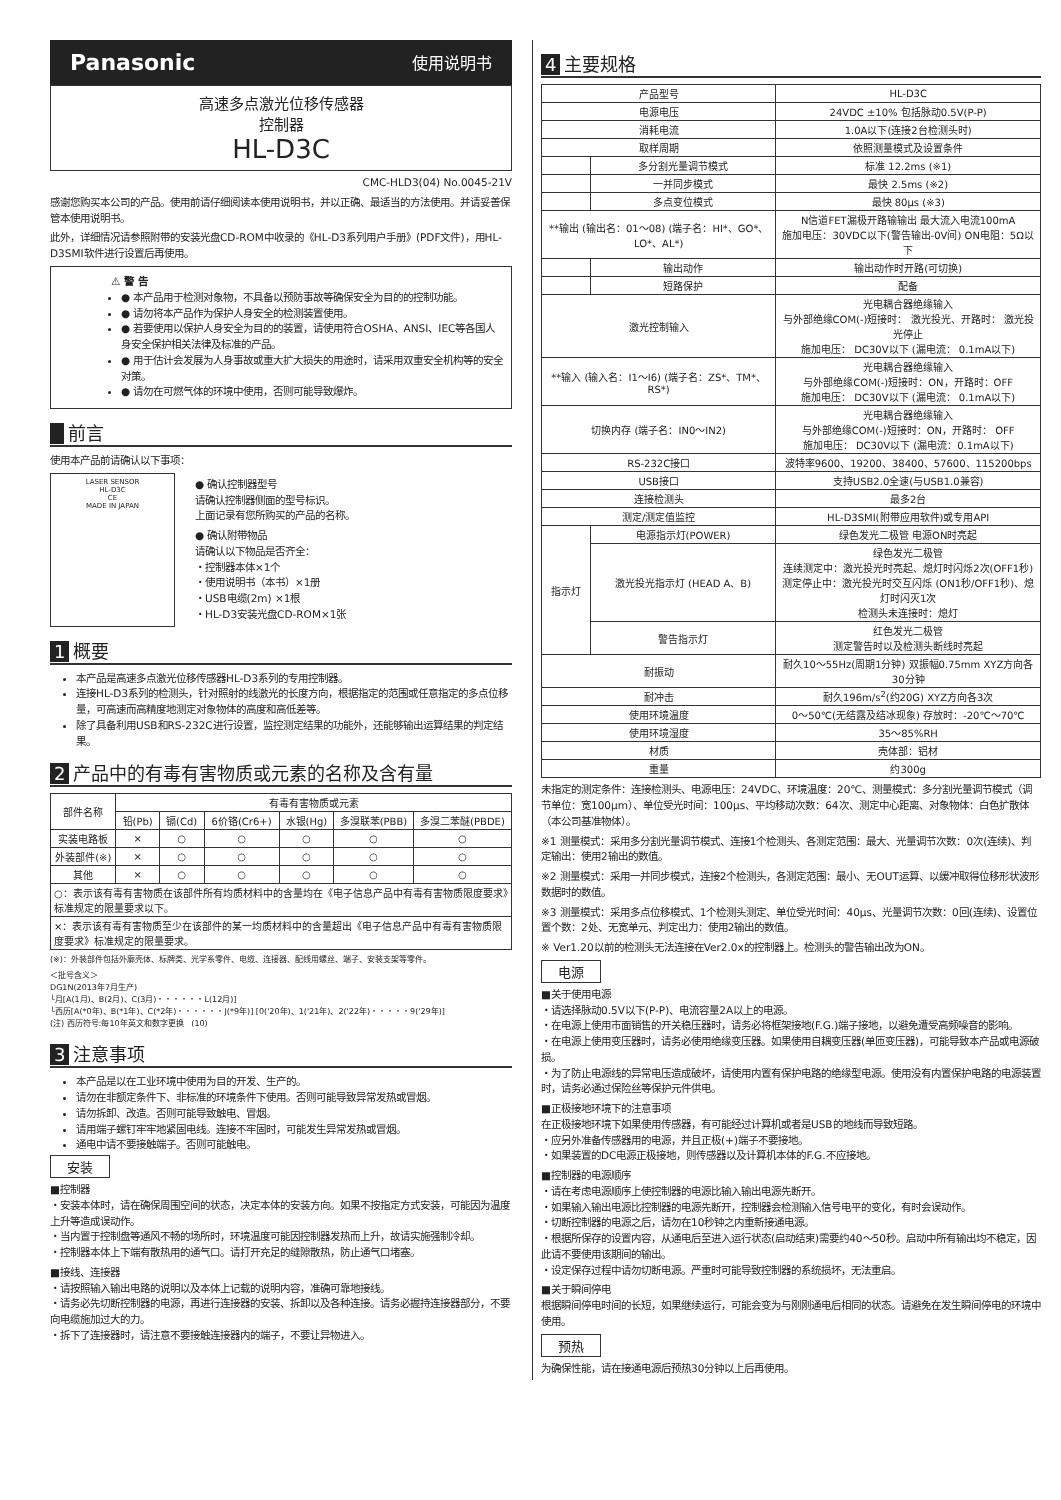Panasonic 使用说明书
高速多点激光位移传感器
控制器
HL-D3C
CMC-HLD3(04) No.0045-21V
感谢您购买本公司的产品。使用前请仔细阅读本使用说明书，并以正确、最适当的方法使用。并请妥善保管本使用说明书。
此外，详细情况请参照附带的安装光盘CD-ROM中收录的《HL-D3系列用户手册》(PDF文件)，用HL-D3SMI软件进行设置后再使用。
⚠ 警 告
● 本产品用于检测对象物，不具备以预防事故等确保安全为目的的控制功能。
● 请勿将本产品作为保护人身安全的检测装置使用。
● 若要使用以保护人身安全为目的的装置，请使用符合OSHA、ANSI、IEC等各国人身安全保护相关法律及标准的产品。
● 用于估计会发展为人身事故或重大扩大损失的用途时，请采用双重安全机构等的安全对策。
● 请勿在可燃气体的环境中使用，否则可能导致爆炸。
前言
使用本产品前请确认以下事项：
LASER SENSOR
HL-D3C
CE
MADE IN JAPAN
● 确认控制器型号
请确认控制器侧面的型号标识。
上面记录有您所购买的产品的名称。
● 确认附带物品
请确认以下物品是否齐全：
・控制器本体×1个
・使用说明书（本书）×1册
・USB电缆(2m) ×1根
・HL-D3安装光盘CD-ROM×1张
1 概要
本产品是高速多点激光位移传感器HL-D3系列的专用控制器。
连接HL-D3系列的检测头，针对照射的线激光的长度方向，根据指定的范围或任意指定的多点位移量，可高速而高精度地测定对象物体的高度和高低差等。
除了具备利用USB和RS-232C进行设置，监控测定结果的功能外，还能够输出运算结果的判定结果。
2 产品中的有毒有害物质或元素的名称及含有量
| 部件名称 | 有毒有害物质或元素 | | | | | |
| --- | --- | --- | --- | --- | --- | --- |
| | 铅(Pb) | 镉(Cd) | 6价铬(Cr6+) | 水银(Hg) | 多溴联苯(PBB) | 多溴二苯醚(PBDE) |
| 实装电路板 | × | ○ | ○ | ○ | ○ | ○ |
| 外装部件(※) | × | ○ | ○ | ○ | ○ | ○ |
| 其他 | × | ○ | ○ | ○ | ○ | ○ |
| ○：表示该有毒有害物质在该部件所有均质材料中的含量均在《电子信息产品中有毒有害物质限度要求》标准规定的限量要求以下。 | | | | | | |
| ×：表示该有毒有害物质至少在该部件的某一均质材料中的含量超出《电子信息产品中有毒有害物质限度要求》标准规定的限量要求。 | | | | | | |
(※)：外装部件包括外廓壳体、标牌类、光学系零件、电缆、连接器、配线用螺丝、端子、安装支架等零件。
＜批号含义＞
DG1N(2013年7月生产)
└月[A(1月)、B(2月)、C(3月)・・・・・・L(12月)]
└西历[A(*0年)、B(*1年)、C(*2年)・・・・・・J(*9年)] [0('20年)、1('21年)、2('22年)・・・・・9('29年)]
(注) 西历符号:每10年英文和数字更换 (10)
3 注意事项
本产品是以在工业环境中使用为目的开发、生产的。
请勿在非额定条件下、非标准的环境条件下使用。否则可能导致异常发热或冒烟。
请勿拆卸、改造。否则可能导致触电、冒烟。
请用端子螺钉牢牢地紧固电线。连接不牢固时，可能发生异常发热或冒烟。
通电中请不要接触端子。否则可能触电。
安装
■控制器
・安装本体时，请在确保周围空间的状态，决定本体的安装方向。如果不按指定方式安装，可能因为温度上升等造成误动作。
・当内置于控制盘等通风不畅的场所时，环境温度可能因控制器发热而上升，故请实施强制冷却。
・控制器本体上下端有散热用的通气口。请打开充足的缝隙散热，防止通气口堵塞。
■接线、连接器
・请按照输入输出电路的说明以及本体上记载的说明内容，准确可靠地接线。
・请务必先切断控制器的电源，再进行连接器的安装、拆卸以及各种连接。请务必握持连接器部分，不要向电缆施加过大的力。
・拆下了连接器时，请注意不要接触连接器内的端子，不要让异物进入。
4 主要规格
| 产品型号 | | HL-D3C |
| 电源电压 | | 24VDC ±10% 包括脉动0.5V(P-P) |
| 消耗电流 | | 1.0A以下(连接2台检测头时) |
| 取样周期 | | 依照测量模式及设置条件 |
| | 多分割光量调节模式 | 标准 12.2ms (※1) |
| | 一并同步模式 | 最快 2.5ms (※2) |
| | 多点变位模式 | 最快 80μs (※3) |
| **输出 (输出名：01～08) (端子名：HI*、GO*、LO*、AL*) | | N信道FET漏极开路输输出 最大流入电流100mA 施加电压：30VDC以下(警告输出-0V间) ON电阻：5Ω以下 |
| | 输出动作 | 输出动作时开路(可切换) |
| | 短路保护 | 配备 |
| 激光控制输入 | | 光电耦合器绝缘输入 与外部绝缘COM(-)短接时： 激光投光、开路时： 激光投光停止 施加电压： DC30V以下 (漏电流： 0.1mA以下) |
| **输入 (输入名：I1～I6) (端子名：ZS*、TM*、RS*) | | 光电耦合器绝缘输入 与外部绝缘COM(-)短接时：ON，开路时：OFF 施加电压： DC30V以下 (漏电流： 0.1mA以下) |
| 切换内存 (端子名：IN0～IN2) | | 光电耦合器绝缘输入 与外部绝缘COM(-)短接时：ON，开路时： OFF 施加电压： DC30V以下 (漏电流：0.1mA以下) |
| RS-232C接口 | | 波特率9600、19200、38400、57600、115200bps |
| USB接口 | | 支持USB2.0全速(与USB1.0兼容) |
| 连接检测头 | | 最多2台 |
| 测定/测定值监控 | | HL-D3SMI(附带应用软件)或专用API |
| 指示灯 | 电源指示灯(POWER) | 绿色发光二极管 电源ON时亮起 |
| | 激光投光指示灯 (HEAD A、B) | 绿色发光二极管 连续测定中：激光投光时亮起、熄灯时闪烁2次(OFF1秒) 测定停止中：激光投光时交互闪烁 (ON1秒/OFF1秒)、熄灯时闪灭1次 检测头未连接时：熄灯 |
| | 警告指示灯 | 红色发光二极管 测定警告时以及检测头断线时亮起 |
| 耐振动 | | 耐久10～55Hz(周期1分钟) 双振幅0.75mm XYZ方向各30分钟 |
| 耐冲击 | | 耐久196m/s<sup>2</sup>(约20G) XYZ方向各3次 |
| 使用环境温度 | | 0～50℃(无结露及结冰现象) 存放时：-20℃～70℃ |
| 使用环境湿度 | | 35～85%RH |
| 材质 | | 壳体部：铝材 |
| 重量 | | 约300g |
未指定的测定条件：连接检测头、电源电压：24VDC、环境温度：20℃、测量模式：多分割光量调节模式（调节单位：宽100μm）、单位受光时间：100μs、平均移动次数：64次、测定中心距离、对象物体：白色扩散体（本公司基准物体）。
※1 测量模式：采用多分割光量调节模式、连接1个检测头、各测定范围：最大、光量调节次数：0次(连续)、判定输出：使用2输出的数值。
※2 测量模式：采用一并同步模式，连接2个检测头，各测定范围：最小、无OUT运算、以缓冲取得位移形状波形数据时的数值。
※3 测量模式：采用多点位移模式、1个检测头测定、单位受光时间：40μs、光量调节次数：0回(连续)、设置位置个数：2处、无宽单元、判定出力：使用2输出的数值。
※ Ver1.20以前的检测头无法连接在Ver2.0x的控制器上。检测头的警告输出改为ON。
电源
■关于使用电源
・请选择脉动0.5V以下(P-P)、电流容量2A以上的电源。
・在电源上使用市面销售的开关稳压器时，请务必将框架接地(F.G.)端子接地，以避免遭受高频噪音的影响。
・在电源上使用变压器时，请务必使用绝缘变压器。如果使用自耦变压器(单匝变压器)，可能导致本产品或电源破损。
・为了防止电源线的异常电压造成破坏，请使用内置有保护电路的绝缘型电源。使用没有内置保护电路的电源装置时，请务必通过保险丝等保护元件供电。
■正极接地环境下的注意事项
在正极接地环境下如果使用传感器，有可能经过计算机或者是USB的地线而导致短路。
・应另外准备传感器用的电源，并且正极(+)端子不要接地。
・如果装置的DC电源正极接地，则传感器以及计算机本体的F.G.不应接地。
■控制器的电源顺序
・请在考虑电源顺序上使控制器的电源比输入输出电源先断开。
・如果输入输出电源比控制器的电源先断开，控制器会检测输入信号电平的变化，有时会误动作。
・切断控制器的电源之后，请勿在10秒钟之内重新接通电源。
・根据所保存的设置内容，从通电后至进入运行状态(启动结束)需要约40～50秒。启动中所有输出均不稳定，因此请不要使用该期间的输出。
・设定保存过程中请勿切断电源。严重时可能导致控制器的系统损坏，无法重启。
■关于瞬间停电
根据瞬间停电时间的长短，如果继续运行，可能会变为与刚刚通电后相同的状态。请避免在发生瞬间停电的环境中使用。
预热
为确保性能，请在接通电源后预热30分钟以上后再使用。